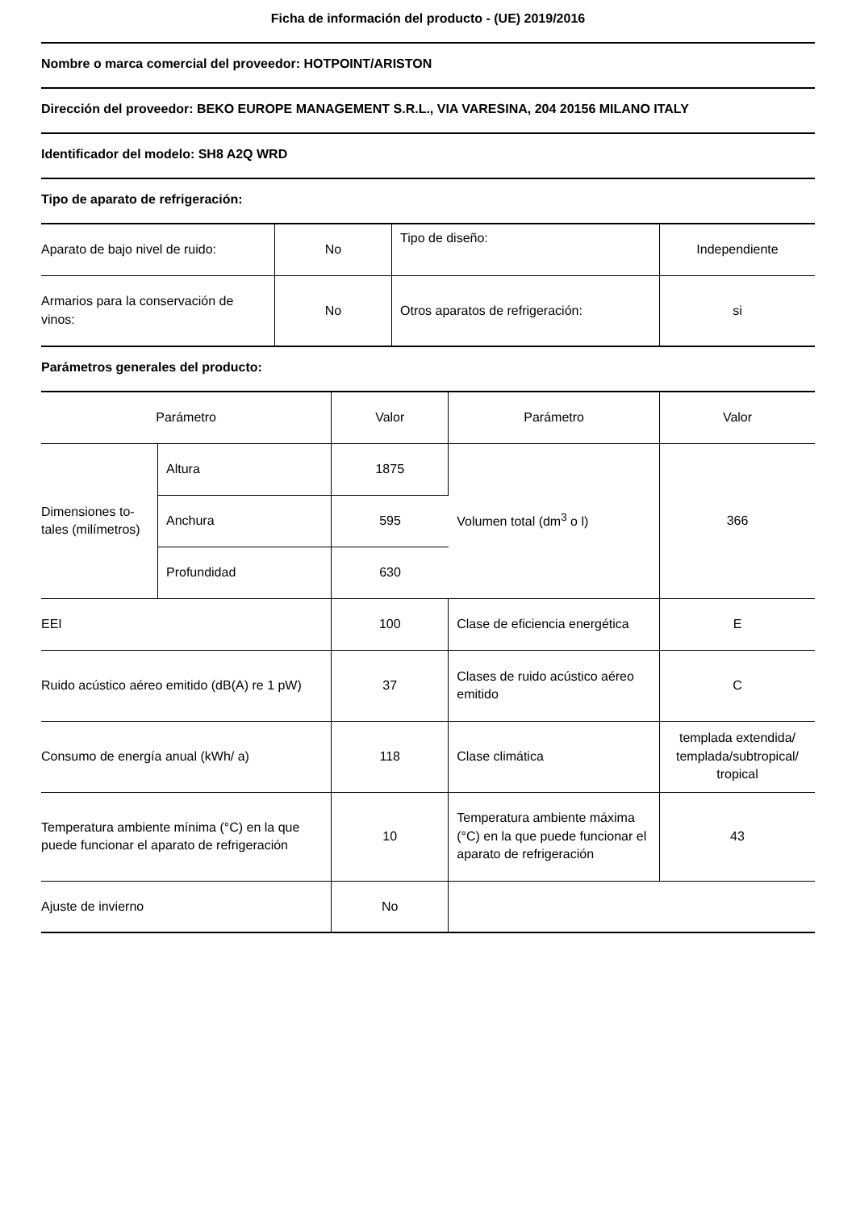Ficha de información del producto - (UE) 2019/2016
Nombre o marca comercial del proveedor: HOTPOINT/ARISTON
Dirección del proveedor: BEKO EUROPE MANAGEMENT S.R.L., VIA VARESINA, 204 20156 MILANO ITALY
Identificador del modelo: SH8 A2Q WRD
Tipo de aparato de refrigeración:
| Aparato de bajo nivel de ruido: | No | Tipo de diseño: | Independiente |
| Armarios para la conservación de vinos: | No | Otros aparatos de refrigeración: | si |
Parámetros generales del producto:
| Parámetro | | Valor | Parámetro | Valor |
| Dimensiones to-tales (milímetros) | Altura | 1875 | Volumen total (dm<sup>3</sup> o l) | 366 |
| | Anchura | 595 | | |
| | Profundidad | 630 | | |
| EEI | | 100 | Clase de eficiencia energética | E |
| Ruido acústico aéreo emitido (dB(A) re 1 pW) | | 37 | Clases de ruido acústico aéreo emitido | C |
| Consumo de energía anual (kWh/ a) | | 118 | Clase climática | templada extendida/ templada/subtropical/ tropical |
| Temperatura ambiente mínima (°C) en la que puede funcionar el aparato de refrigeración | | 10 | Temperatura ambiente máxima (°C) en la que puede funcionar el aparato de refrigeración | 43 |
| Ajuste de invierno | | No | | |